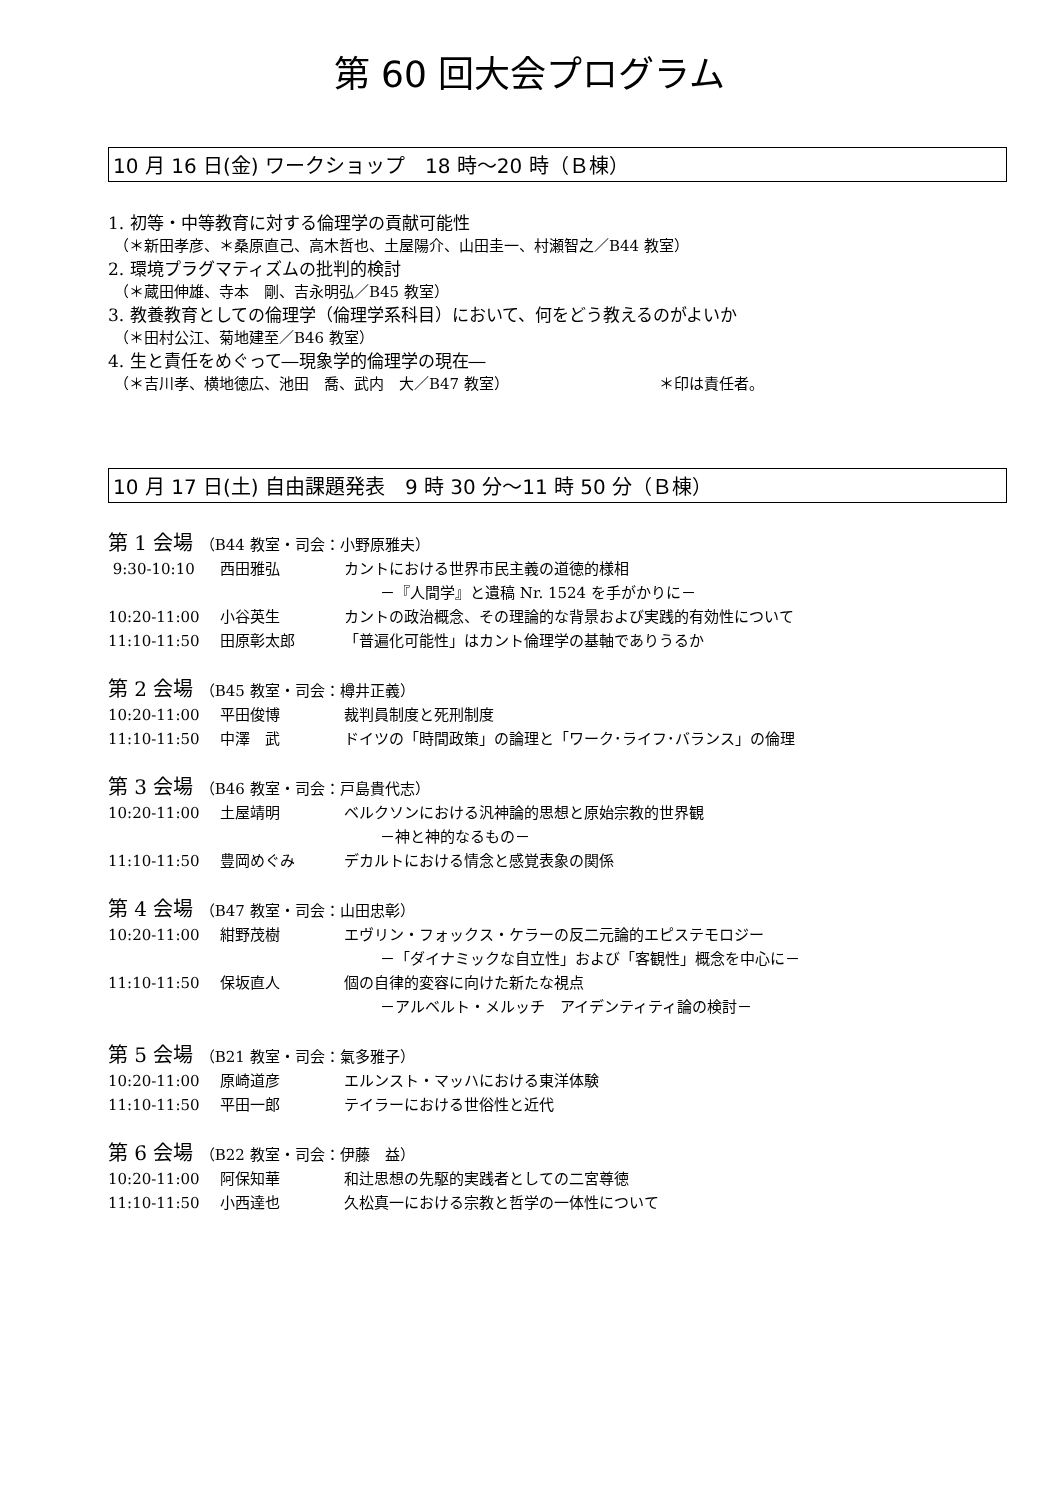第 60 回大会プログラム
10 月 16 日(金) ワークショップ　18 時～20 時（Ｂ棟）
1. 初等・中等教育に対する倫理学の貢献可能性
（＊新田孝彦、＊桑原直己、高木哲也、土屋陽介、山田圭一、村瀬智之／B44 教室）
2. 環境プラグマティズムの批判的検討
（＊蔵田伸雄、寺本　剛、吉永明弘／B45 教室）
3. 教養教育としての倫理学（倫理学系科目）において、何をどう教えるのがよいか
（＊田村公江、菊地建至／B46 教室）
4. 生と責任をめぐって―現象学的倫理学の現在―
（＊吉川孝、横地徳広、池田　喬、武内　大／B47 教室） ＊印は責任者。
10 月 17 日(土) 自由課題発表　9 時 30 分～11 時 50 分（Ｂ棟）
第 1 会場 （B44 教室・司会：小野原雅夫）
9:30-10:10 西田雅弘 カントにおける世界市民主義の道徳的様相
－『人間学』と遺稿 Nr. 1524 を手がかりに－
10:20-11:00 小谷英生 カントの政治概念、その理論的な背景および実践的有効性について
11:10-11:50 田原彰太郎 「普遍化可能性」はカント倫理学の基軸でありうるか
第 2 会場 （B45 教室・司会：樽井正義）
10:20-11:00 平田俊博 裁判員制度と死刑制度
11:10-11:50 中澤　武 ドイツの「時間政策」の論理と「ワーク･ライフ･バランス」の倫理
第 3 会場 （B46 教室・司会：戸島貴代志）
10:20-11:00 土屋靖明 ベルクソンにおける汎神論的思想と原始宗教的世界観
－神と神的なるもの－
11:10-11:50 豊岡めぐみ デカルトにおける情念と感覚表象の関係
第 4 会場 （B47 教室・司会：山田忠彰）
10:20-11:00 紺野茂樹 エヴリン・フォックス・ケラーの反二元論的エピステモロジー
－「ダイナミックな自立性」および「客観性」概念を中心に－
11:10-11:50 保坂直人 個の自律的変容に向けた新たな視点
－アルベルト・メルッチ　アイデンティティ論の検討－
第 5 会場 （B21 教室・司会：氣多雅子）
10:20-11:00 原崎道彦 エルンスト・マッハにおける東洋体験
11:10-11:50 平田一郎 テイラーにおける世俗性と近代
第 6 会場 （B22 教室・司会：伊藤　益）
10:20-11:00 阿保知華 和辻思想の先駆的実践者としての二宮尊徳
11:10-11:50 小西達也 久松真一における宗教と哲学の一体性について